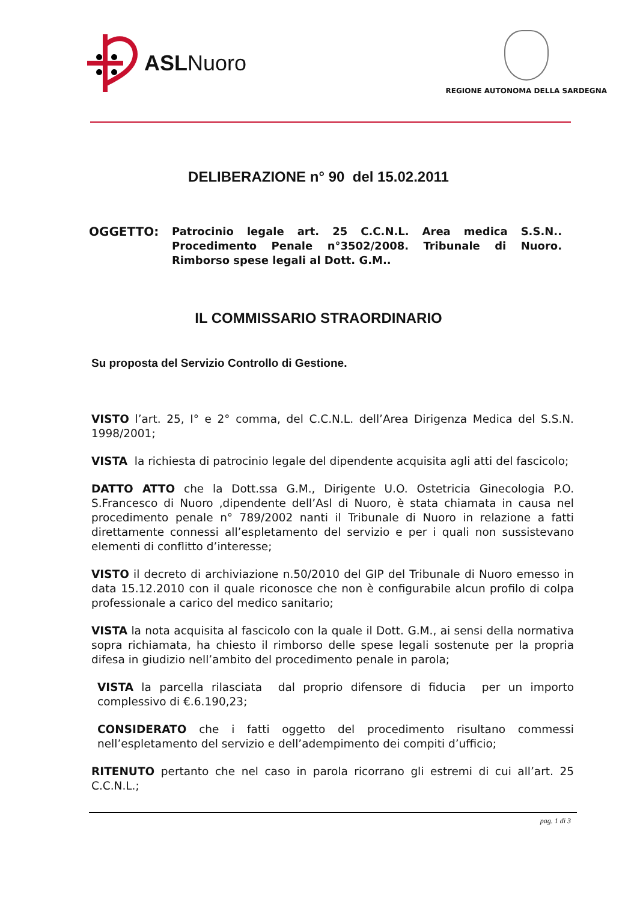ASLNuoro
REGIONE AUTONOMA DELLA SARDEGNA
DELIBERAZIONE n° 90 del 15.02.2011
OGGETTO:
Patrocinio legale art. 25 C.C.N.L. Area medica S.S.N.. Procedimento Penale n°3502/2008. Tribunale di Nuoro. Rimborso spese legali al Dott. G.M..
IL COMMISSARIO STRAORDINARIO
Su proposta del Servizio Controllo di Gestione.
VISTO l’art. 25, I° e 2° comma, del C.C.N.L. dell’Area Dirigenza Medica del S.S.N. 1998/2001;
VISTA la richiesta di patrocinio legale del dipendente acquisita agli atti del fascicolo;
DATTO ATTO che la Dott.ssa G.M., Dirigente U.O. Ostetricia Ginecologia P.O. S.Francesco di Nuoro ,dipendente dell’Asl di Nuoro, è stata chiamata in causa nel procedimento penale n° 789/2002 nanti il Tribunale di Nuoro in relazione a fatti direttamente connessi all’espletamento del servizio e per i quali non sussistevano elementi di conflitto d’interesse;
VISTO il decreto di archiviazione n.50/2010 del GIP del Tribunale di Nuoro emesso in data 15.12.2010 con il quale riconosce che non è configurabile alcun profilo di colpa professionale a carico del medico sanitario;
VISTA la nota acquisita al fascicolo con la quale il Dott. G.M., ai sensi della normativa sopra richiamata, ha chiesto il rimborso delle spese legali sostenute per la propria difesa in giudizio nell’ambito del procedimento penale in parola;
VISTA la parcella rilasciata dal proprio difensore di fiducia per un importo complessivo di €.6.190,23;
CONSIDERATO che i fatti oggetto del procedimento risultano commessi nell’espletamento del servizio e dell’adempimento dei compiti d’ufficio;
RITENUTO pertanto che nel caso in parola ricorrano gli estremi di cui all’art. 25 C.C.N.L.;
pag. 1 di 3